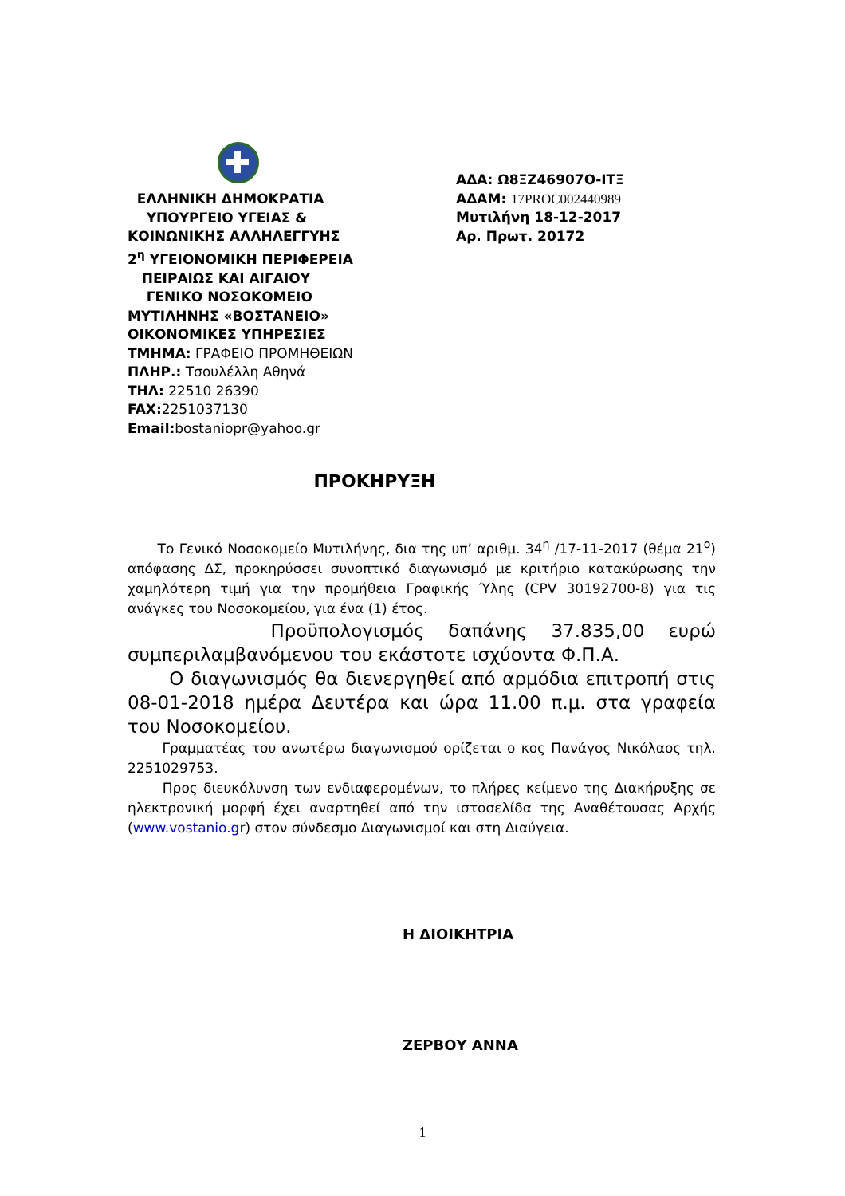ΕΛΛΗΝΙΚΗ ΔΗΜΟΚΡΑΤΙΑ
ΥΠΟΥΡΓΕΙΟ ΥΓΕΙΑΣ &
ΚΟΙΝΩΝΙΚΗΣ ΑΛΛΗΛΕΓΓΥΗΣ
2<sup>η</sup> ΥΓΕΙΟΝΟΜΙΚΗ ΠΕΡΙΦΕΡΕΙΑ
ΠΕΙΡΑΙΩΣ ΚΑΙ ΑΙΓΑΙΟΥ
ΓΕΝΙΚΟ ΝΟΣΟΚΟΜΕΙΟ
ΜΥΤΙΛΗΝΗΣ «ΒΟΣΤΑΝΕΙΟ»
ΟΙΚΟΝΟΜΙΚΕΣ ΥΠΗΡΕΣΙΕΣ
ΤΜΗΜΑ: ΓΡΑΦΕΙΟ ΠΡΟΜΗΘΕΙΩΝ
ΠΛΗΡ.: Τσουλέλλη Αθηνά
ΤΗΛ: 22510 26390
FAX: 2251037130
Email: bostaniopr@yahoo.gr
ΑΔΑ: Ω8ΞΖ46907Ο-ΙΤΞ
ΑΔΑΜ: 17PROC002440989
Μυτιλήνη 18-12-2017
Αρ. Πρωτ. 20172
ΠΡΟΚΗΡΥΞΗ
Το Γενικό Νοσοκομείο Μυτιλήνης, δια της υπ’ αριθμ. 34<sup>η</sup> /17-11-2017 (θέμα 21<sup>ο</sup>) απόφασης ΔΣ, προκηρύσσει συνοπτικό διαγωνισμό με κριτήριο κατακύρωσης την χαμηλότερη τιμή για την προμήθεια Γραφικής Ύλης (CPV 30192700-8) για τις ανάγκες του Νοσοκομείου, για ένα (1) έτος.
Προϋπολογισμός δαπάνης 37.835,00 ευρώ συμπεριλαμβανόμενου του εκάστοτε ισχύοντα Φ.Π.Α.
Ο διαγωνισμός θα διενεργηθεί από αρμόδια επιτροπή στις 08-01-2018 ημέρα Δευτέρα και ώρα 11.00 π.μ. στα γραφεία του Νοσοκομείου.
Γραμματέας του ανωτέρω διαγωνισμού ορίζεται ο κος Πανάγος Νικόλαος τηλ. 2251029753.
Προς διευκόλυνση των ενδιαφερομένων, το πλήρες κείμενο της Διακήρυξης σε ηλεκτρονική μορφή έχει αναρτηθεί από την ιστοσελίδα της Αναθέτουσας Αρχής (www.vostanio.gr) στον σύνδεσμο Διαγωνισμοί και στη Διαύγεια.
Η ΔΙΟΙΚΗΤΡΙΑ
ΖΕΡΒΟΥ ΑΝΝΑ
1